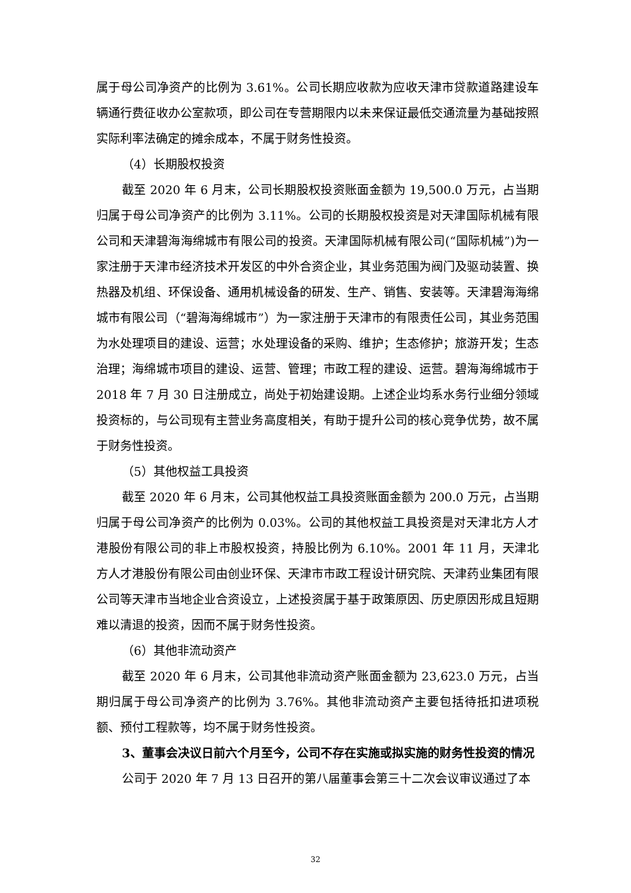属于母公司净资产的比例为 3.61%。公司长期应收款为应收天津市贷款道路建设车辆通行费征收办公室款项，即公司在专营期限内以未来保证最低交通流量为基础按照实际利率法确定的摊余成本，不属于财务性投资。
（4）长期股权投资
截至 2020 年 6 月末，公司长期股权投资账面金额为 19,500.0 万元，占当期归属于母公司净资产的比例为 3.11%。公司的长期股权投资是对天津国际机械有限公司和天津碧海海绵城市有限公司的投资。天津国际机械有限公司(“国际机械”)为一家注册于天津市经济技术开发区的中外合资企业，其业务范围为阀门及驱动装置、换热器及机组、环保设备、通用机械设备的研发、生产、销售、安装等。天津碧海海绵城市有限公司（“碧海海绵城市”）为一家注册于天津市的有限责任公司，其业务范围为水处理项目的建设、运营；水处理设备的采购、维护；生态修护；旅游开发；生态治理；海绵城市项目的建设、运营、管理；市政工程的建设、运营。碧海海绵城市于 2018 年 7 月 30 日注册成立，尚处于初始建设期。上述企业均系水务行业细分领域投资标的，与公司现有主营业务高度相关，有助于提升公司的核心竞争优势，故不属于财务性投资。
（5）其他权益工具投资
截至 2020 年 6 月末，公司其他权益工具投资账面金额为 200.0 万元，占当期归属于母公司净资产的比例为 0.03%。公司的其他权益工具投资是对天津北方人才港股份有限公司的非上市股权投资，持股比例为 6.10%。2001 年 11 月，天津北方人才港股份有限公司由创业环保、天津市市政工程设计研究院、天津药业集团有限公司等天津市当地企业合资设立，上述投资属于基于政策原因、历史原因形成且短期难以清退的投资，因而不属于财务性投资。
（6）其他非流动资产
截至 2020 年 6 月末，公司其他非流动资产账面金额为 23,623.0 万元，占当期归属于母公司净资产的比例为 3.76%。其他非流动资产主要包括待抵扣进项税额、预付工程款等，均不属于财务性投资。
3、董事会决议日前六个月至今，公司不存在实施或拟实施的财务性投资的情况
公司于 2020 年 7 月 13 日召开的第八届董事会第三十二次会议审议通过了本
32